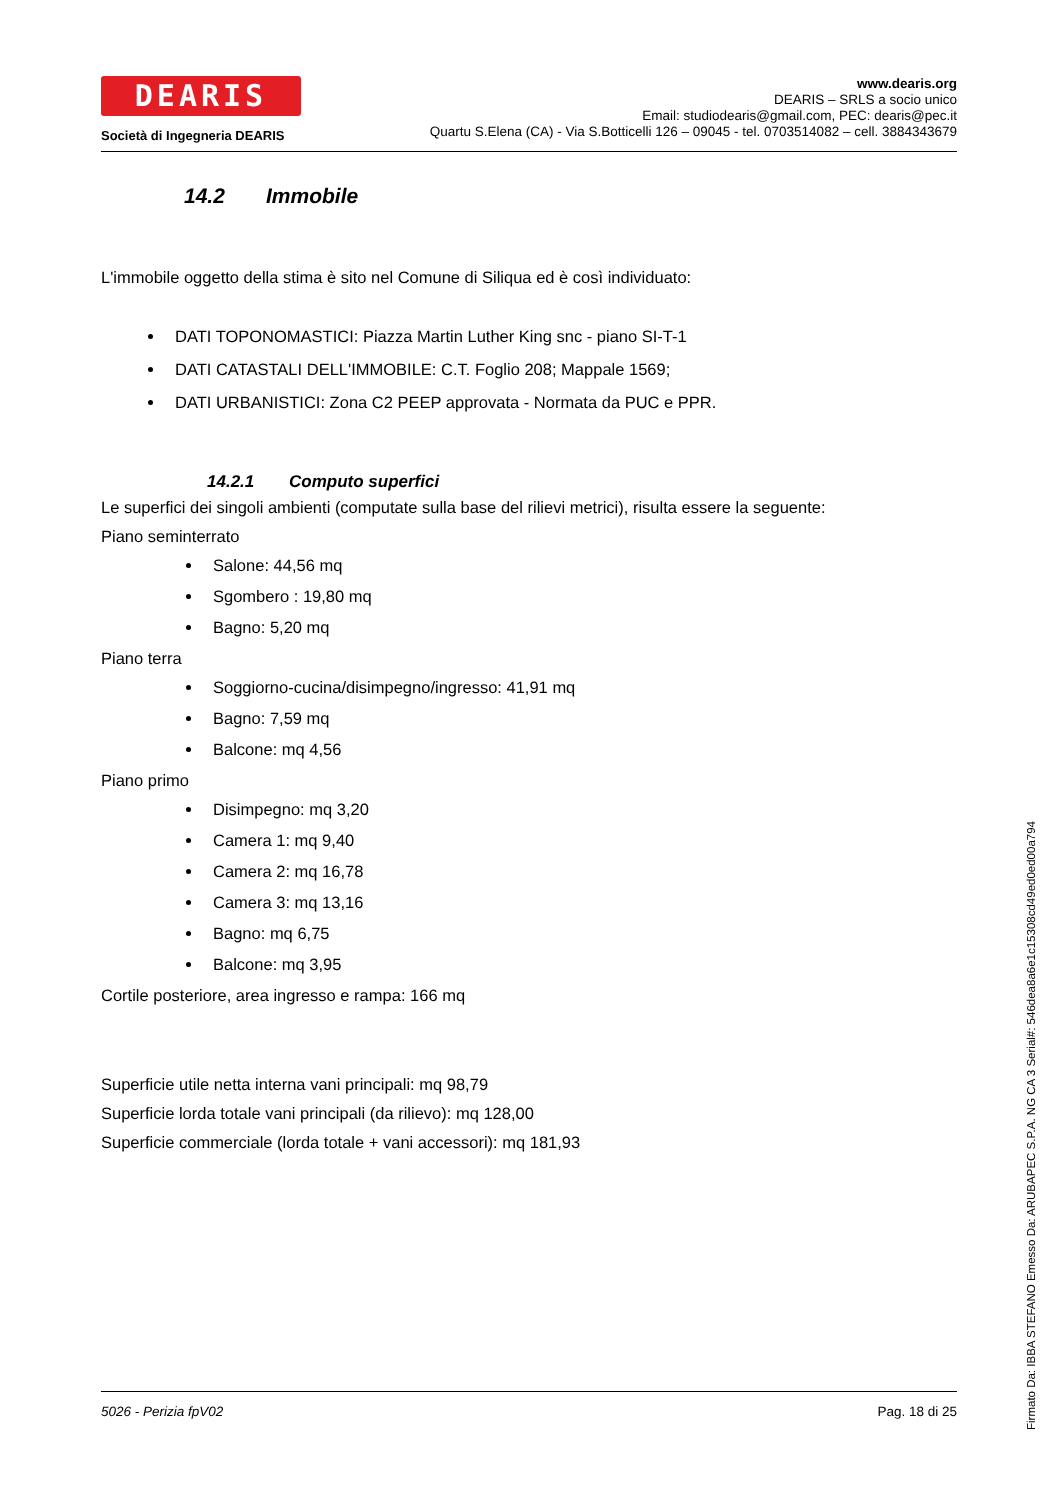DEARIS
Società di Ingegneria DEARIS
www.dearis.org
DEARIS – SRLS a socio unico
Email: studiodearis@gmail.com, PEC: dearis@pec.it
Quartu S.Elena (CA) - Via S.Botticelli 126 – 09045 - tel. 0703514082 – cell. 3884343679
14.2 Immobile
L'immobile oggetto della stima è sito nel Comune di Siliqua ed è così individuato:
DATI TOPONOMASTICI: Piazza Martin Luther King snc - piano SI-T-1
DATI CATASTALI DELL'IMMOBILE: C.T. Foglio 208; Mappale 1569;
DATI URBANISTICI: Zona C2 PEEP approvata - Normata da PUC e PPR.
14.2.1 Computo superfici
Le superfici dei singoli ambienti (computate sulla base del rilievi metrici), risulta essere la seguente:
Piano seminterrato
Salone: 44,56 mq
Sgombero : 19,80 mq
Bagno: 5,20 mq
Piano terra
Soggiorno-cucina/disimpegno/ingresso: 41,91 mq
Bagno: 7,59 mq
Balcone: mq 4,56
Piano primo
Disimpegno: mq 3,20
Camera 1: mq 9,40
Camera 2: mq 16,78
Camera 3: mq 13,16
Bagno: mq 6,75
Balcone: mq 3,95
Cortile posteriore, area ingresso e rampa: 166 mq
Superficie utile netta interna vani principali: mq 98,79
Superficie lorda totale vani principali (da rilievo): mq 128,00
Superficie commerciale (lorda totale + vani accessori): mq 181,93
5026 - Perizia fpV02 Pag. 18 di 25
Firmato Da: IBBA STEFANO Emesso Da: ARUBAPEC S.P.A. NG CA 3 Serial#: 546dea8a6e1c15308cd49ed0ed00a794